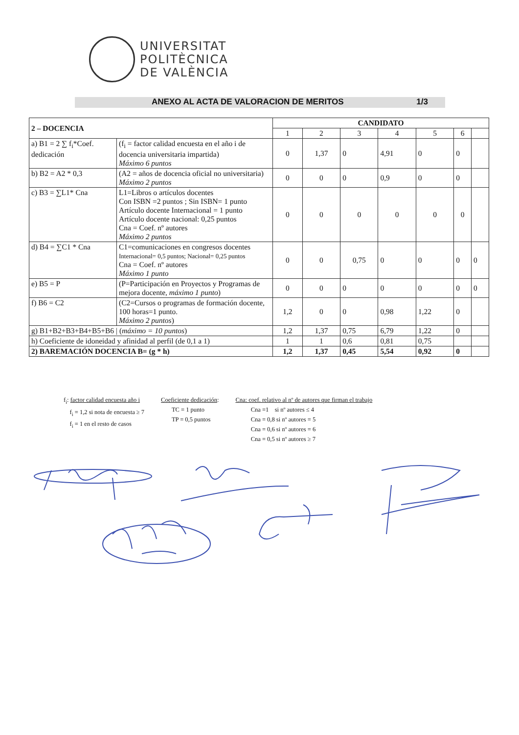UNIVERSITAT
POLITÈCNICA
DE VALÈNCIA
ANEXO AL ACTA DE VALORACION DE MERITOS 1/3
| 2 – DOCENCIA | | CANDIDATO | | | | | | |
| --- | --- | --- | --- | --- | --- | --- | --- | --- |
| | | 1 | 2 | 3 | 4 | 5 | 6 | |
| a) B1 = 2 ∑ f<sub>i</sub>*Coef. dedicación | (f<sub>i</sub> = factor calidad encuesta en el año i de docencia universitaria impartida) Máximo 6 puntos | 0 | 1,37 | 0 | 4,91 | 0 | 0 | |
| b) B2 = A2 * 0,3 | (A2 = años de docencia oficial no universitaria) Máximo 2 puntos | 0 | 0 | 0 | 0,9 | 0 | 0 | |
| c) B3 = ∑L1* Cna | L1=Libros o artículos docentes Con ISBN =2 puntos ; Sin ISBN= 1 punto Artículo docente Internacional = 1 punto Artículo docente nacional: 0,25 puntos Cna = Coef. nº autores Máximo 2 puntos | 0 | 0 | 0 | 0 | 0 | 0 | |
| d) B4 = ∑C1 * Cna | C1=comunicaciones en congresos docentes Internacional= 0,5 puntos; Nacional= 0,25 puntos Cna = Coef. nº autores Máximo 1 punto | 0 | 0 | 0,75 | 0 | 0 | 0 | 0 |
| e) B5 = P | (P=Participación en Proyectos y Programas de mejora docente, máximo 1 punto ) | 0 | 0 | 0 | 0 | 0 | 0 | 0 |
| f) B6 = C2 | (C2=Cursos o programas de formación docente, 100 horas=1 punto. Máximo 2 puntos ) | 1,2 | 0 | 0 | 0,98 | 1,22 | 0 | |
| g) B1+B2+B3+B4+B5+B6 / ( máximo = 10 puntos ) | | 1,2 | 1,37 | 0,75 | 6,79 | 1,22 | 0 | |
| h) Coeficiente de idoneidad y afinidad al perfil (de 0,1 a 1) | | 1 | 1 | 0,6 | 0,81 | 0,75 | | |
| 2) BAREMACIÓN DOCENCIA B= (g * h) | | 1,2 | 1,37 | 0,45 | 5,54 | 0,92 | 0 | |
f<sub>i</sub>: factor calidad encuesta año i
f<sub>i</sub> = 1,2 si nota de encuesta ≥ 7
f<sub>i</sub> = 1 en el resto de casos
Coeficiente dedicación:
TC = 1 punto
TP = 0,5 puntos
Cna: coef. relativo al nº de autores que firman el trabajo
Cna =1 si nº autores ≤ 4
Cna = 0,8 si nº autores = 5
Cna = 0,6 si nº autores = 6
Cna = 0,5 si nº autores ≥ 7